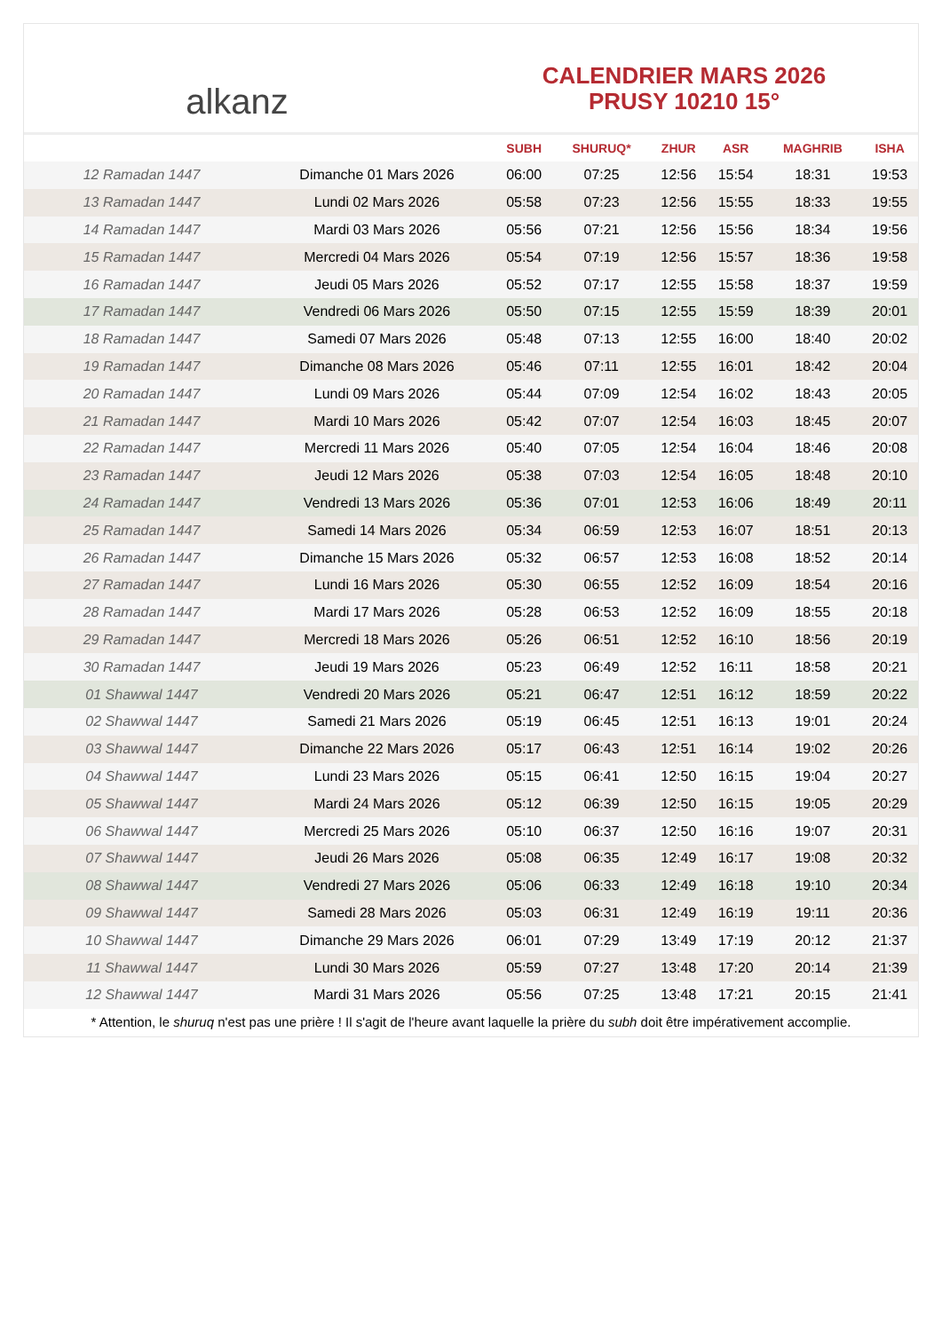alkanz
CALENDRIER MARS 2026
PRUSY 10210 15°
| | | SUBH | SHURUQ* | ZHUR | ASR | MAGHRIB | ISHA |
| --- | --- | --- | --- | --- | --- | --- | --- |
| 12 Ramadan 1447 | Dimanche 01 Mars 2026 | 06:00 | 07:25 | 12:56 | 15:54 | 18:31 | 19:53 |
| 13 Ramadan 1447 | Lundi 02 Mars 2026 | 05:58 | 07:23 | 12:56 | 15:55 | 18:33 | 19:55 |
| 14 Ramadan 1447 | Mardi 03 Mars 2026 | 05:56 | 07:21 | 12:56 | 15:56 | 18:34 | 19:56 |
| 15 Ramadan 1447 | Mercredi 04 Mars 2026 | 05:54 | 07:19 | 12:56 | 15:57 | 18:36 | 19:58 |
| 16 Ramadan 1447 | Jeudi 05 Mars 2026 | 05:52 | 07:17 | 12:55 | 15:58 | 18:37 | 19:59 |
| 17 Ramadan 1447 | Vendredi 06 Mars 2026 | 05:50 | 07:15 | 12:55 | 15:59 | 18:39 | 20:01 |
| 18 Ramadan 1447 | Samedi 07 Mars 2026 | 05:48 | 07:13 | 12:55 | 16:00 | 18:40 | 20:02 |
| 19 Ramadan 1447 | Dimanche 08 Mars 2026 | 05:46 | 07:11 | 12:55 | 16:01 | 18:42 | 20:04 |
| 20 Ramadan 1447 | Lundi 09 Mars 2026 | 05:44 | 07:09 | 12:54 | 16:02 | 18:43 | 20:05 |
| 21 Ramadan 1447 | Mardi 10 Mars 2026 | 05:42 | 07:07 | 12:54 | 16:03 | 18:45 | 20:07 |
| 22 Ramadan 1447 | Mercredi 11 Mars 2026 | 05:40 | 07:05 | 12:54 | 16:04 | 18:46 | 20:08 |
| 23 Ramadan 1447 | Jeudi 12 Mars 2026 | 05:38 | 07:03 | 12:54 | 16:05 | 18:48 | 20:10 |
| 24 Ramadan 1447 | Vendredi 13 Mars 2026 | 05:36 | 07:01 | 12:53 | 16:06 | 18:49 | 20:11 |
| 25 Ramadan 1447 | Samedi 14 Mars 2026 | 05:34 | 06:59 | 12:53 | 16:07 | 18:51 | 20:13 |
| 26 Ramadan 1447 | Dimanche 15 Mars 2026 | 05:32 | 06:57 | 12:53 | 16:08 | 18:52 | 20:14 |
| 27 Ramadan 1447 | Lundi 16 Mars 2026 | 05:30 | 06:55 | 12:52 | 16:09 | 18:54 | 20:16 |
| 28 Ramadan 1447 | Mardi 17 Mars 2026 | 05:28 | 06:53 | 12:52 | 16:09 | 18:55 | 20:18 |
| 29 Ramadan 1447 | Mercredi 18 Mars 2026 | 05:26 | 06:51 | 12:52 | 16:10 | 18:56 | 20:19 |
| 30 Ramadan 1447 | Jeudi 19 Mars 2026 | 05:23 | 06:49 | 12:52 | 16:11 | 18:58 | 20:21 |
| 01 Shawwal 1447 | Vendredi 20 Mars 2026 | 05:21 | 06:47 | 12:51 | 16:12 | 18:59 | 20:22 |
| 02 Shawwal 1447 | Samedi 21 Mars 2026 | 05:19 | 06:45 | 12:51 | 16:13 | 19:01 | 20:24 |
| 03 Shawwal 1447 | Dimanche 22 Mars 2026 | 05:17 | 06:43 | 12:51 | 16:14 | 19:02 | 20:26 |
| 04 Shawwal 1447 | Lundi 23 Mars 2026 | 05:15 | 06:41 | 12:50 | 16:15 | 19:04 | 20:27 |
| 05 Shawwal 1447 | Mardi 24 Mars 2026 | 05:12 | 06:39 | 12:50 | 16:15 | 19:05 | 20:29 |
| 06 Shawwal 1447 | Mercredi 25 Mars 2026 | 05:10 | 06:37 | 12:50 | 16:16 | 19:07 | 20:31 |
| 07 Shawwal 1447 | Jeudi 26 Mars 2026 | 05:08 | 06:35 | 12:49 | 16:17 | 19:08 | 20:32 |
| 08 Shawwal 1447 | Vendredi 27 Mars 2026 | 05:06 | 06:33 | 12:49 | 16:18 | 19:10 | 20:34 |
| 09 Shawwal 1447 | Samedi 28 Mars 2026 | 05:03 | 06:31 | 12:49 | 16:19 | 19:11 | 20:36 |
| 10 Shawwal 1447 | Dimanche 29 Mars 2026 | 06:01 | 07:29 | 13:49 | 17:19 | 20:12 | 21:37 |
| 11 Shawwal 1447 | Lundi 30 Mars 2026 | 05:59 | 07:27 | 13:48 | 17:20 | 20:14 | 21:39 |
| 12 Shawwal 1447 | Mardi 31 Mars 2026 | 05:56 | 07:25 | 13:48 | 17:21 | 20:15 | 21:41 |
* Attention, le shuruq n'est pas une prière ! Il s'agit de l'heure avant laquelle la prière du subh doit être impérativement accomplie.